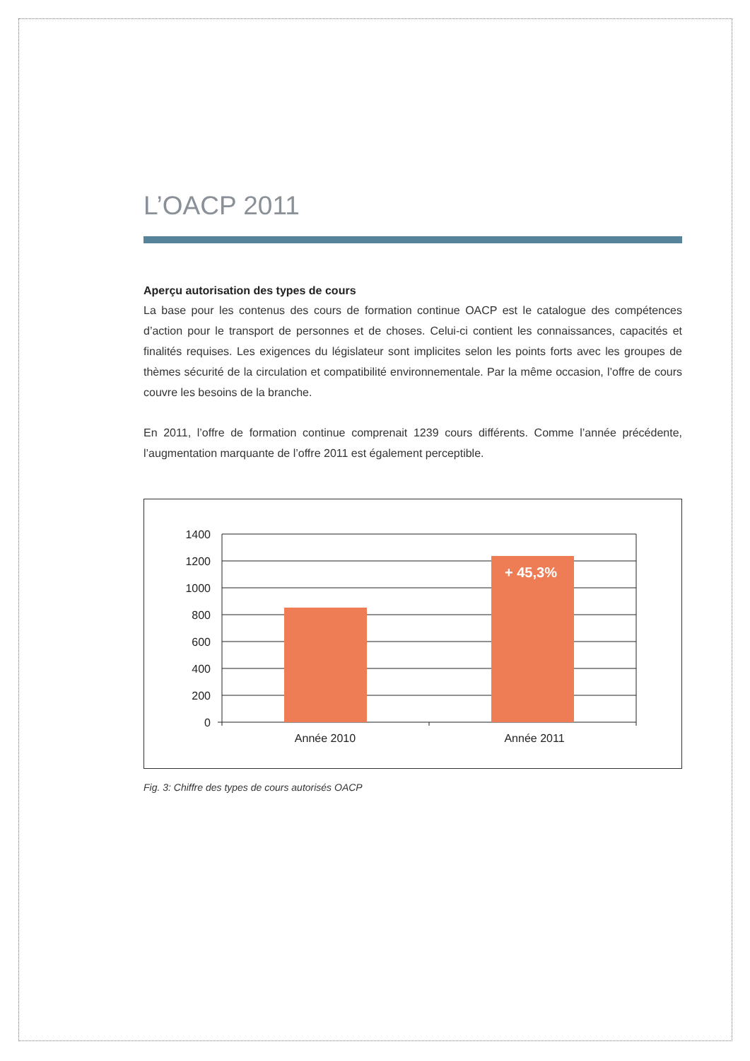L’OACP 2011
Aperçu autorisation des types de cours
La base pour les contenus des cours de formation continue OACP est le catalogue des compétences d’action pour le transport de personnes et de choses. Celui-ci contient les connaissances, capacités et finalités requises. Les exigences du législateur sont implicites selon les points forts avec les groupes de thèmes sécurité de la circulation et compatibilité environnementale. Par la même occasion, l’offre de cours couvre les besoins de la branche.
En 2011, l’offre de formation continue comprenait 1239 cours différents. Comme l’année précédente, l’augmentation marquante de l’offre 2011 est également perceptible.
+ 45,3%
1400
1200
1000
800
600
400
200
0
Année 2010
Année 2011
Fig. 3: Chiffre des types de cours autorisés OACP